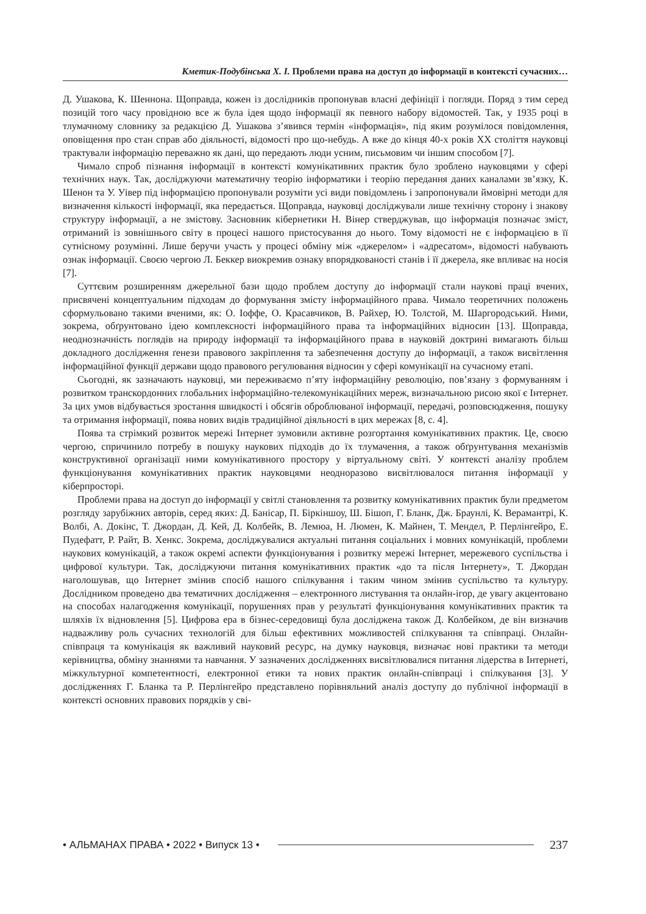Кметик-Подубінська Х. І. Проблеми права на доступ до інформації в контексті сучасних…
Д. Ушакова, К. Шеннона. Щоправда, кожен із дослідників пропонував власні дефініції і погляди. Поряд з тим серед позицій того часу провідною все ж була ідея щодо інформації як певного набору відомостей. Так, у 1935 році в тлумачному словнику за редакцією Д. Ушакова з’явився термін «інформація», під яким розумілося повідомлення, оповіщення про стан справ або діяльності, відомості про що-небудь. А вже до кінця 40-х років ХХ століття науковці трактували інформацію переважно як дані, що передають люди усним, письмовим чи іншим способом [7].
Чимало спроб пізнання інформації в контексті комунікативних практик було зроблено науковцями у сфері технічних наук. Так, досліджуючи математичну теорію інформатики і теорію передання даних каналами зв’язку, К. Шенон та У. Уівер під інформацією пропонували розуміти усі види повідомлень і запропонували ймовірні методи для визначення кількості інформації, яка передається. Щоправда, науковці досліджували лише технічну сторону і знакову структуру інформації, а не змістову. Засновник кібернетики Н. Вінер стверджував, що інформація позначає зміст, отриманий із зовнішнього світу в процесі нашого пристосування до нього. Тому відомості не є інформацією в її сутнісному розумінні. Лише беручи участь у процесі обміну між «джерелом» і «адресатом», відомості набувають ознак інформації. Своєю чергою Л. Беккер виокремив ознаку впорядкованості станів і її джерела, яке впливає на носія [7].
Суттєвим розширенням джерельної бази щодо проблем доступу до інформації стали наукові праці вчених, присвячені концептуальним підходам до формування змісту інформаційного права. Чимало теоретичних положень сформульовано такими вченими, як: О. Іоффе, О. Красавчиков, В. Райхер, Ю. Толстой, М. Шаргородський. Ними, зокрема, обґрунтовано ідею комплексності інформаційного права та інформаційних відносин [13]. Щоправда, неоднозначність поглядів на природу інформації та інформаційного права в науковій доктрині вимагають більш докладного дослідження ґенези правового закріплення та забезпечення доступу до інформації, а також висвітлення інформаційної функції держави щодо правового регулювання відносин у сфері комунікації на сучасному етапі.
Сьогодні, як зазначають науковці, ми переживаємо п’яту інформаційну революцію, пов’язану з формуванням і розвитком транскордонних глобальних інформаційно-телекомунікаційних мереж, визначальною рисою якої є Інтернет. За цих умов відбувається зростання швидкості і обсягів оброблюваної інформації, передачі, розповсюдження, пошуку та отримання інформації, поява нових видів традиційної діяльності в цих мережах [8, с. 4].
Поява та стрімкий розвиток мережі Інтернет зумовили активне розгортання комунікативних практик. Це, своєю чергою, спричинило потребу в пошуку наукових підходів до їх тлумачення, а також обґрунтування механізмів конструктивної організації ними комунікативного простору у віртуальному світі. У контексті аналізу проблем функціонування комунікативних практик науковцями неодноразово висвітлювалося питання інформації у кіберпросторі.
Проблеми права на доступ до інформації у світлі становлення та розвитку комунікативних практик були предметом розгляду зарубіжних авторів, серед яких: Д. Банісар, П. Біркіншоу, Ш. Бішоп, Г. Бланк, Дж. Браунлі, К. Верамантрі, К. Волбі, А. Докінс, Т. Джордан, Д. Кей, Д. Колбейк, В. Лемюа, Н. Люмен, К. Майнен, Т. Мендел, Р. Перлінгейро, Е. Пудефатт, Р. Райт, В. Хенкс. Зокрема, досліджувалися актуальні питання соціальних і мовних комунікацій, проблеми наукових комунікацій, а також окремі аспекти функціонування і розвитку мережі Інтернет, мережевого суспільства і цифрової культури. Так, досліджуючи питання комунікативних практик «до та після Інтернету», Т. Джордан наголошував, що Інтернет змінив спосіб нашого спілкування і таким чином змінив суспільство та культуру. Дослідником проведено два тематичних дослідження – електронного листування та онлайн-ігор, де увагу акцентовано на способах налагодження комунікації, порушеннях прав у результаті функціонування комунікативних практик та шляхів їх відновлення [5]. Цифрова ера в бізнес-середовищі була досліджена також Д. Колбейком, де він визначив надважливу роль сучасних технологій для більш ефективних можливостей спілкування та співпраці. Онлайн-співпраця та комунікація як важливий науковий ресурс, на думку науковця, визначає нові практики та методи керівництва, обміну знаннями та навчання. У зазначених дослідженнях висвітлювалися питання лідерства в Інтернеті, міжкультурної компетентності, електронної етики та нових практик онлайн-співпраці і спілкування [3]. У дослідженнях Г. Бланка та Р. Перлінгейро представлено порівняльний аналіз доступу до публічної інформації в контексті основних правових порядків у сві-
• АЛЬМАНАХ ПРАВА • 2022 • Випуск 13 • 237